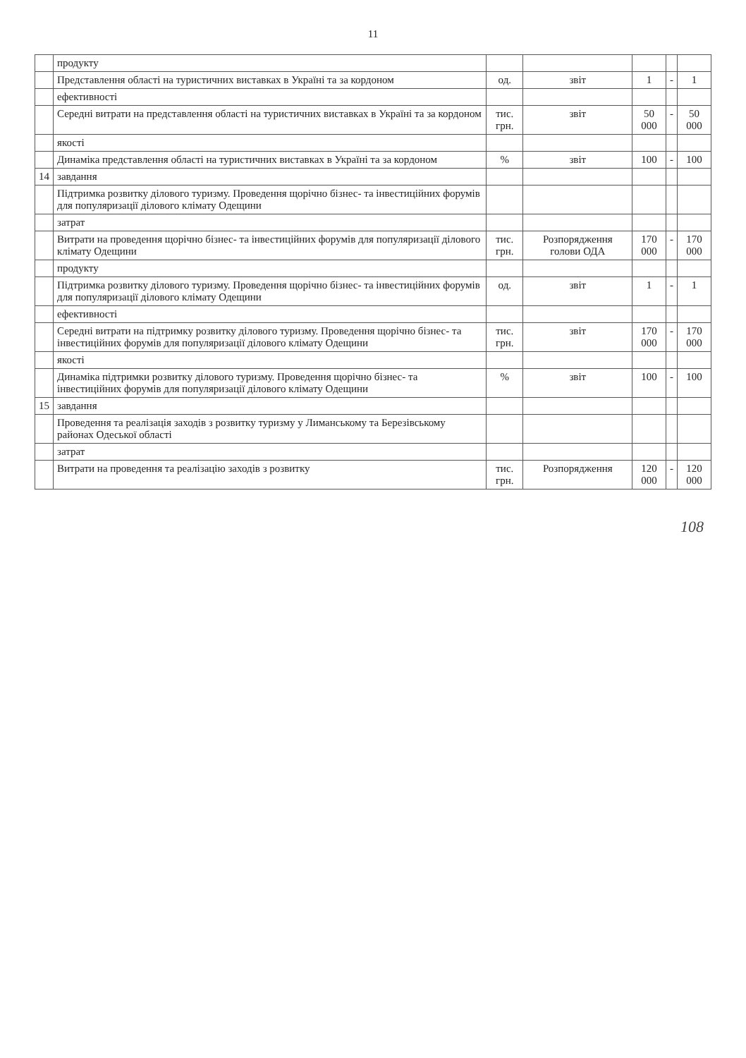11
| | продукту | | | | | |
| | Представлення області на туристичних виставках в Україні та за кордоном | од. | звіт | 1 | - | 1 |
| | ефективності | | | | | |
| | Середні витрати на представлення області на туристичних виставках в Україні та за кордоном | тис. грн. | звіт | 50 000 | - | 50 000 |
| | якості | | | | | |
| | Динаміка представлення області на туристичних виставках в Україні та за кордоном | % | звіт | 100 | - | 100 |
| 14 | завдання | | | | | |
| | Підтримка розвитку ділового туризму. Проведення щорічно бізнес- та інвестиційних форумів для популяризації ділового клімату Одещини | | | | | |
| | затрат | | | | | |
| | Витрати на проведення щорічно бізнес- та інвестиційних форумів для популяризації ділового клімату Одещини | тис. грн. | Розпорядження голови ОДА | 170 000 | - | 170 000 |
| | продукту | | | | | |
| | Підтримка розвитку ділового туризму. Проведення щорічно бізнес- та інвестиційних форумів для популяризації ділового клімату Одещини | од. | звіт | 1 | - | 1 |
| | ефективності | | | | | |
| | Середні витрати на підтримку розвитку ділового туризму. Проведення щорічно бізнес- та інвестиційних форумів для популяризації ділового клімату Одещини | тис. грн. | звіт | 170 000 | - | 170 000 |
| | якості | | | | | |
| | Динаміка підтримки розвитку ділового туризму. Проведення щорічно бізнес- та інвестиційних форумів для популяризації ділового клімату Одещини | % | звіт | 100 | - | 100 |
| 15 | завдання | | | | | |
| | Проведення та реалізація заходів з розвитку туризму у Лиманському та Березівському районах Одеської області | | | | | |
| | затрат | | | | | |
| | Витрати на проведення та реалізацію заходів з розвитку | тис. грн. | Розпорядження | 120 000 | - | 120 000 |
108